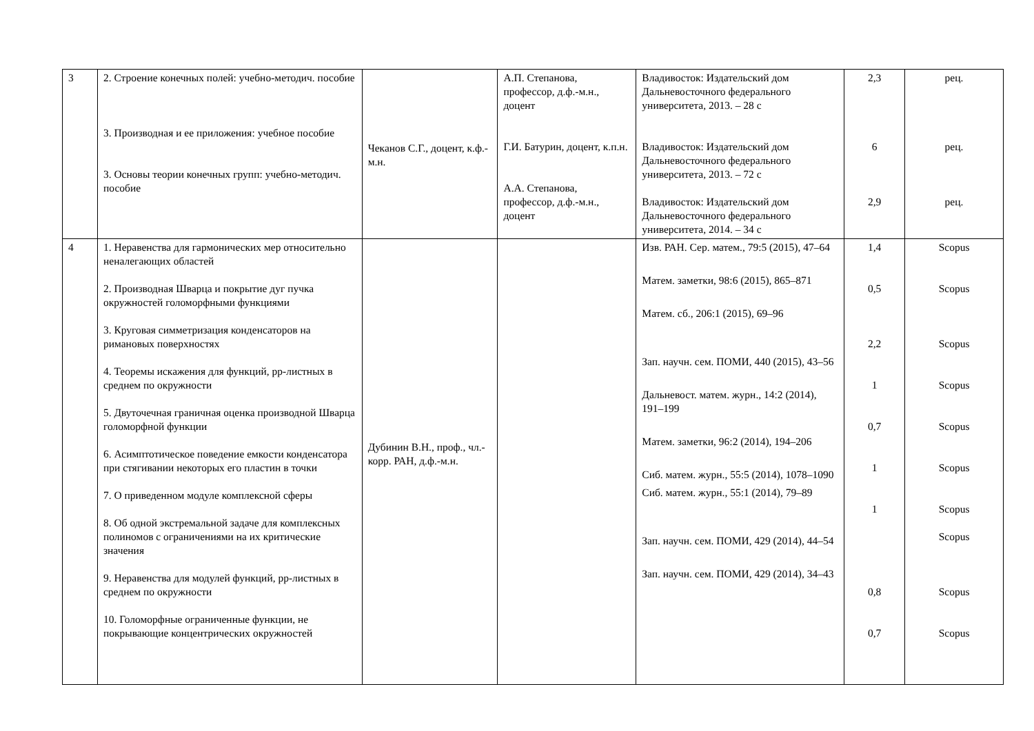| 3 | 2. Строение конечных полей: учебно-методич. пособие 3. Производная и ее приложения: учебное пособие 3. Основы теории конечных групп: учебно-методич. пособие | Чеканов С.Г., доцент, к.ф.-м.н. | А.П. Степанова, профессор, д.ф.-м.н., доцент Г.И. Батурин, доцент, к.п.н. А.А. Степанова, профессор, д.ф.-м.н., доцент | Владивосток: Издательский дом Дальневосточного федерального университета, 2013. – 28 с Владивосток: Издательский дом Дальневосточного федерального университета, 2013. – 72 с Владивосток: Издательский дом Дальневосточного федерального университета, 2014. – 34 с | 2,3 6 2,9 | рец. рец. рец. |
| 4 | 1. Неравенства для гармонических мер относительно неналегающих областей 2. Производная Шварца и покрытие дуг пучка окружностей голоморфными функциями 3. Круговая симметризация конденсаторов на римановых поверхностях 4. Теоремы искажения для функций, pp-листных в среднем по окружности 5. Двуточечная граничная оценка производной Шварца голоморфной функции 6. Асимптотическое поведение емкости конденсатора при стягивании некоторых его пластин в точки 7. О приведенном модуле комплексной сферы 8. Об одной экстремальной задаче для комплексных полиномов с ограничениями на их критические значения 9. Неравенства для модулей функций, pp-листных в среднем по окружности 10. Голоморфные ограниченные функции, не покрывающие концентрических окружностей | Дубинин В.Н., проф., чл.-корр. РАН, д.ф.-м.н. | | Изв. РАН. Сер. матем., 79:5 (2015), 47–64 Матем. заметки, 98:6 (2015), 865–871 Матем. сб., 206:1 (2015), 69–96 Зап. научн. сем. ПОМИ, 440 (2015), 43–56 Дальневост. матем. журн., 14:2 (2014), 191–199 Матем. заметки, 96:2 (2014), 194–206 Сиб. матем. журн., 55:5 (2014), 1078–1090 Сиб. матем. журн., 55:1 (2014), 79–89 Зап. научн. сем. ПОМИ, 429 (2014), 44–54 Зап. научн. сем. ПОМИ, 429 (2014), 34–43 | 1,4 0,5 2,2 1 0,7 1 1 0,8 0,7 | Scopus Scopus Scopus Scopus Scopus Scopus Scopus Scopus Scopus Scopus |